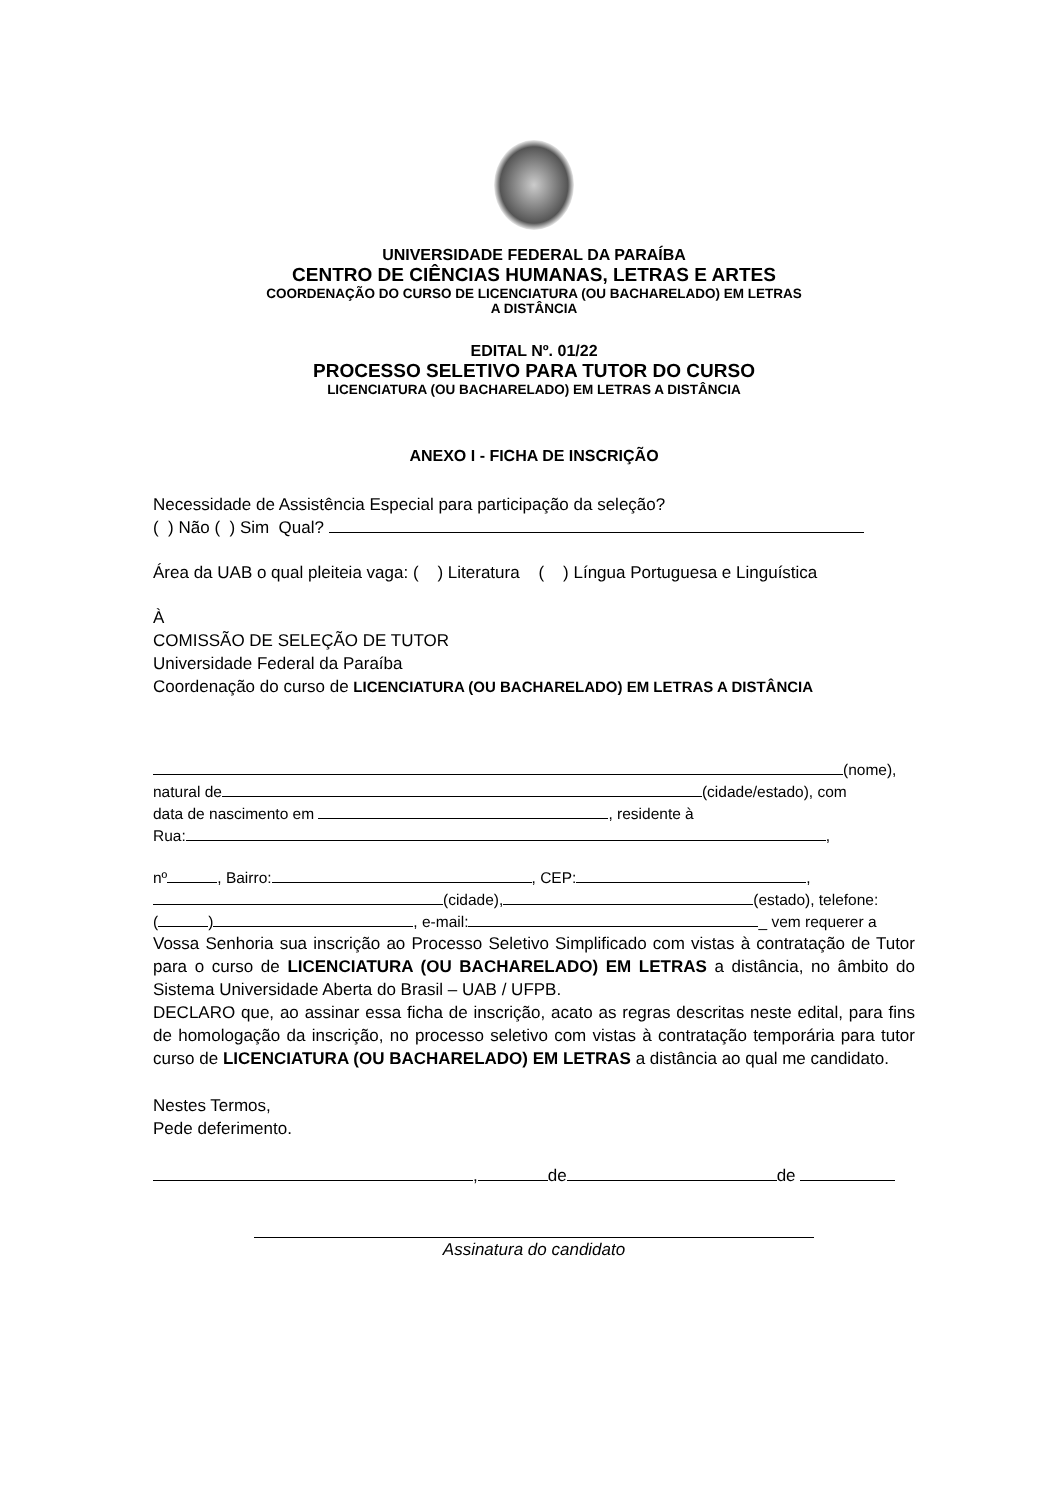UNIVERSIDADE FEDERAL DA PARAÍBA
CENTRO DE CIÊNCIAS HUMANAS, LETRAS E ARTES
COORDENAÇÃO DO CURSO DE LICENCIATURA (OU BACHARELADO) EM LETRAS
A DISTÂNCIA
EDITAL Nº. 01/22
PROCESSO SELETIVO PARA TUTOR DO CURSO
LICENCIATURA (OU BACHARELADO) EM LETRAS A DISTÂNCIA
ANEXO I - FICHA DE INSCRIÇÃO
Necessidade de Assistência Especial para participação da seleção?
( ) Não ( ) Sim Qual?
Área da UAB o qual pleiteia vaga: ( ) Literatura ( ) Língua Portuguesa e Linguística
À
COMISSÃO DE SELEÇÃO DE TUTOR
Universidade Federal da Paraíba
Coordenação do curso de LICENCIATURA (OU BACHARELADO) EM LETRAS A DISTÂNCIA
(nome),
natural de (cidade/estado), com
data de nascimento em , residente à
Rua: ,
nº , Bairro: , CEP: ,
(cidade), (estado), telefone:
( ) , e-mail: _ vem requerer a
Vossa Senhoria sua inscrição ao Processo Seletivo Simplificado com vistas à contratação de Tutor para o curso de LICENCIATURA (OU BACHARELADO) EM LETRAS a distância, no âmbito do Sistema Universidade Aberta do Brasil – UAB / UFPB.
DECLARO que, ao assinar essa ficha de inscrição, acato as regras descritas neste edital, para fins de homologação da inscrição, no processo seletivo com vistas à contratação temporária para tutor curso de LICENCIATURA (OU BACHARELADO) EM LETRAS a distância ao qual me candidato.
Nestes Termos,
Pede deferimento.
, de de
Assinatura do candidato